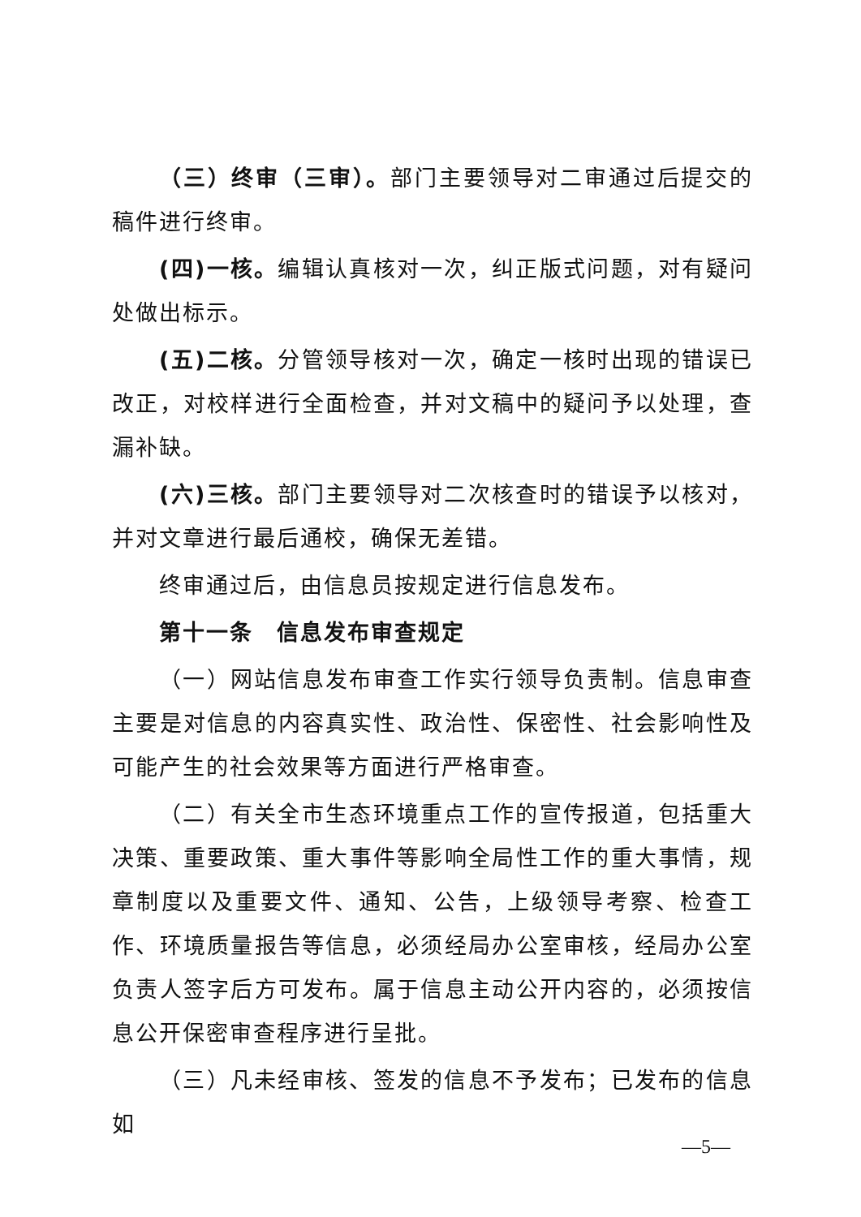（三）终审（三审）。部门主要领导对二审通过后提交的稿件进行终审。
(四)一核。编辑认真核对一次，纠正版式问题，对有疑问处做出标示。
(五)二核。分管领导核对一次，确定一核时出现的错误已改正，对校样进行全面检查，并对文稿中的疑问予以处理，查漏补缺。
(六)三核。部门主要领导对二次核查时的错误予以核对，并对文章进行最后通校，确保无差错。
终审通过后，由信息员按规定进行信息发布。
第十一条　信息发布审查规定
（一）网站信息发布审查工作实行领导负责制。信息审查主要是对信息的内容真实性、政治性、保密性、社会影响性及可能产生的社会效果等方面进行严格审查。
（二）有关全市生态环境重点工作的宣传报道，包括重大决策、重要政策、重大事件等影响全局性工作的重大事情，规章制度以及重要文件、通知、公告，上级领导考察、检查工作、环境质量报告等信息，必须经局办公室审核，经局办公室负责人签字后方可发布。属于信息主动公开内容的，必须按信息公开保密审查程序进行呈批。
（三）凡未经审核、签发的信息不予发布；已发布的信息如
—5—